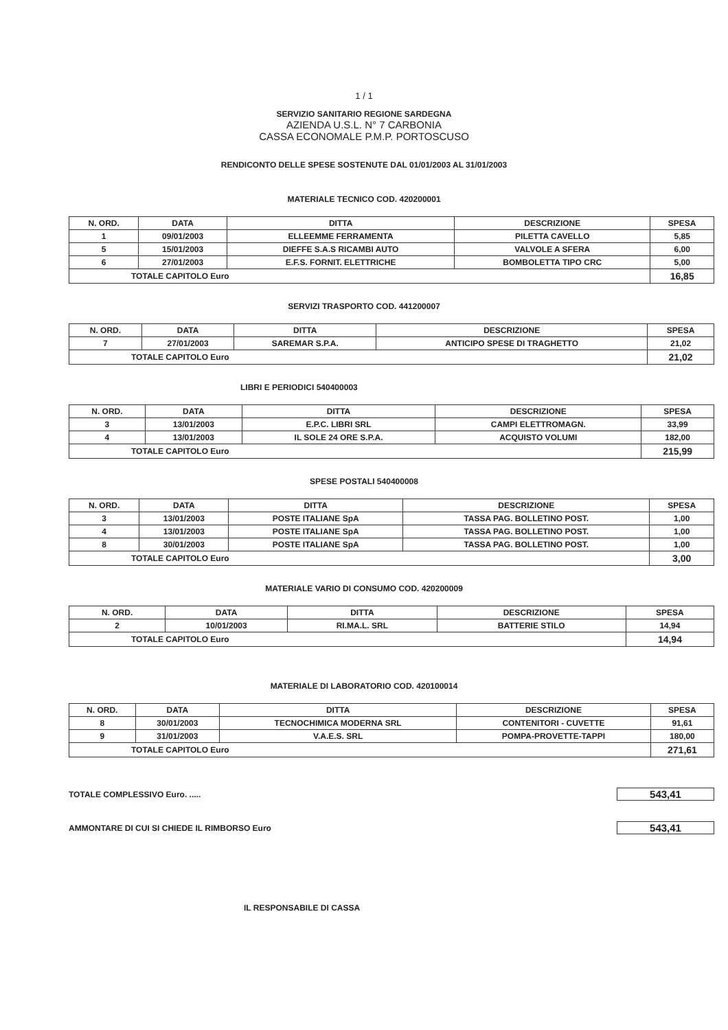1 / 1
SERVIZIO SANITARIO REGIONE SARDEGNA
AZIENDA U.S.L. N° 7 CARBONIA
CASSA ECONOMALE P.M.P. PORTOSCUSO
RENDICONTO DELLE SPESE SOSTENUTE DAL 01/01/2003 AL 31/01/2003
MATERIALE TECNICO COD. 420200001
| N. ORD. | DATA | DITTA | DESCRIZIONE | SPESA |
| --- | --- | --- | --- | --- |
| 1 | 09/01/2003 | ELLEEMME FERRAMENTA | PILETTA CAVELLO | 5,85 |
| 5 | 15/01/2003 | DIEFFE S.A.S RICAMBI AUTO | VALVOLE A SFERA | 6,00 |
| 6 | 27/01/2003 | E.F.S. FORNIT. ELETTRICHE | BOMBOLETTA TIPO CRC | 5,00 |
| TOTALE CAPITOLO Euro | | | | 16,85 |
SERVIZI TRASPORTO COD. 441200007
| N. ORD. | DATA | DITTA | DESCRIZIONE | SPESA |
| --- | --- | --- | --- | --- |
| 7 | 27/01/2003 | SAREMAR S.P.A. | ANTICIPO SPESE DI TRAGHETTO | 21,02 |
| TOTALE CAPITOLO Euro | | | | 21,02 |
LIBRI E PERIODICI 540400003
| N. ORD. | DATA | DITTA | DESCRIZIONE | SPESA |
| --- | --- | --- | --- | --- |
| 3 | 13/01/2003 | E.P.C. LIBRI SRL | CAMPI ELETTROMAGN. | 33,99 |
| 4 | 13/01/2003 | IL SOLE 24 ORE S.P.A. | ACQUISTO VOLUMI | 182,00 |
| TOTALE CAPITOLO Euro | | | | 215,99 |
SPESE POSTALI 540400008
| N. ORD. | DATA | DITTA | DESCRIZIONE | SPESA |
| --- | --- | --- | --- | --- |
| 3 | 13/01/2003 | POSTE ITALIANE SpA | TASSA PAG. BOLLETINO POST. | 1,00 |
| 4 | 13/01/2003 | POSTE ITALIANE SpA | TASSA PAG. BOLLETINO POST. | 1,00 |
| 8 | 30/01/2003 | POSTE ITALIANE SpA | TASSA PAG. BOLLETINO POST. | 1,00 |
| TOTALE CAPITOLO Euro | | | | 3,00 |
MATERIALE VARIO DI CONSUMO COD. 420200009
| N. ORD. | DATA | DITTA | DESCRIZIONE | SPESA |
| --- | --- | --- | --- | --- |
| 2 | 10/01/2003 | RI.MA.L. SRL | BATTERIE STILO | 14,94 |
| TOTALE CAPITOLO Euro | | | | 14,94 |
MATERIALE DI LABORATORIO COD. 420100014
| N. ORD. | DATA | DITTA | DESCRIZIONE | SPESA |
| --- | --- | --- | --- | --- |
| 8 | 30/01/2003 | TECNOCHIMICA MODERNA SRL | CONTENITORI - CUVETTE | 91,61 |
| 9 | 31/01/2003 | V.A.E.S. SRL | POMPA-PROVETTE-TAPPI | 180,00 |
| TOTALE CAPITOLO Euro | | | | 271,61 |
TOTALE COMPLESSIVO Euro. ..... 543,41
AMMONTARE DI CUI SI CHIEDE IL RIMBORSO Euro 543,41
IL RESPONSABILE DI CASSA